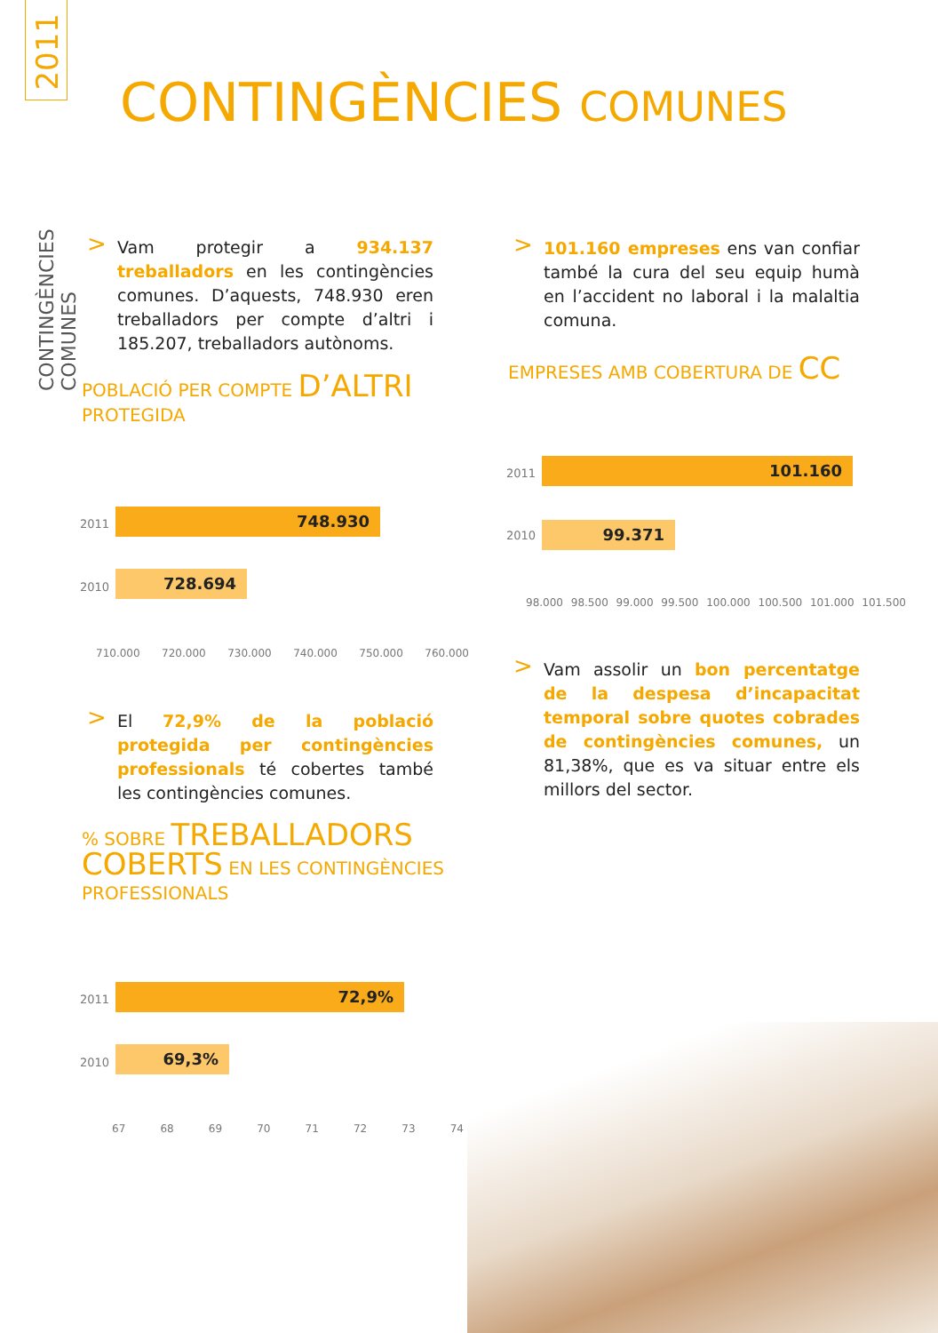CONTINGÈNCIES COMUNES
CONTINGÈNCIES COMUNES
2011
> Vam protegir a 934.137 treballadors en les contingències comunes. D’aquests, 748.930 eren treballadors per compte d’altri i 185.207, treballadors autònoms.
> 101.160 empreses ens van confiar també la cura del seu equip humà en l’accident no laboral i la malaltia comuna.
POBLACIÓ PER COMPTE D’ALTRI
PROTEGIDA
2011 748.930
2010 728.694
710.000 720.000 730.000 740.000 750.000 760.000
EMPRESES AMB COBERTURA DE CC
2011 101.160
2010 99.371
98.000 98.500 99.000 99.500 100.000 100.500 101.000 101.500
> El 72,9% de la població protegida per contingències professionals té cobertes també les contingències comunes.
> Vam assolir un bon percentatge de la despesa d’incapacitat temporal sobre quotes cobrades de contingències comunes, un 81,38%, que es va situar entre els millors del sector.
% SOBRE TREBALLADORS
COBERTS EN LES CONTINGÈNCIES
PROFESSIONALS
2011 72,9%
2010 69,3%
67 68 69 70 71 72 73 74